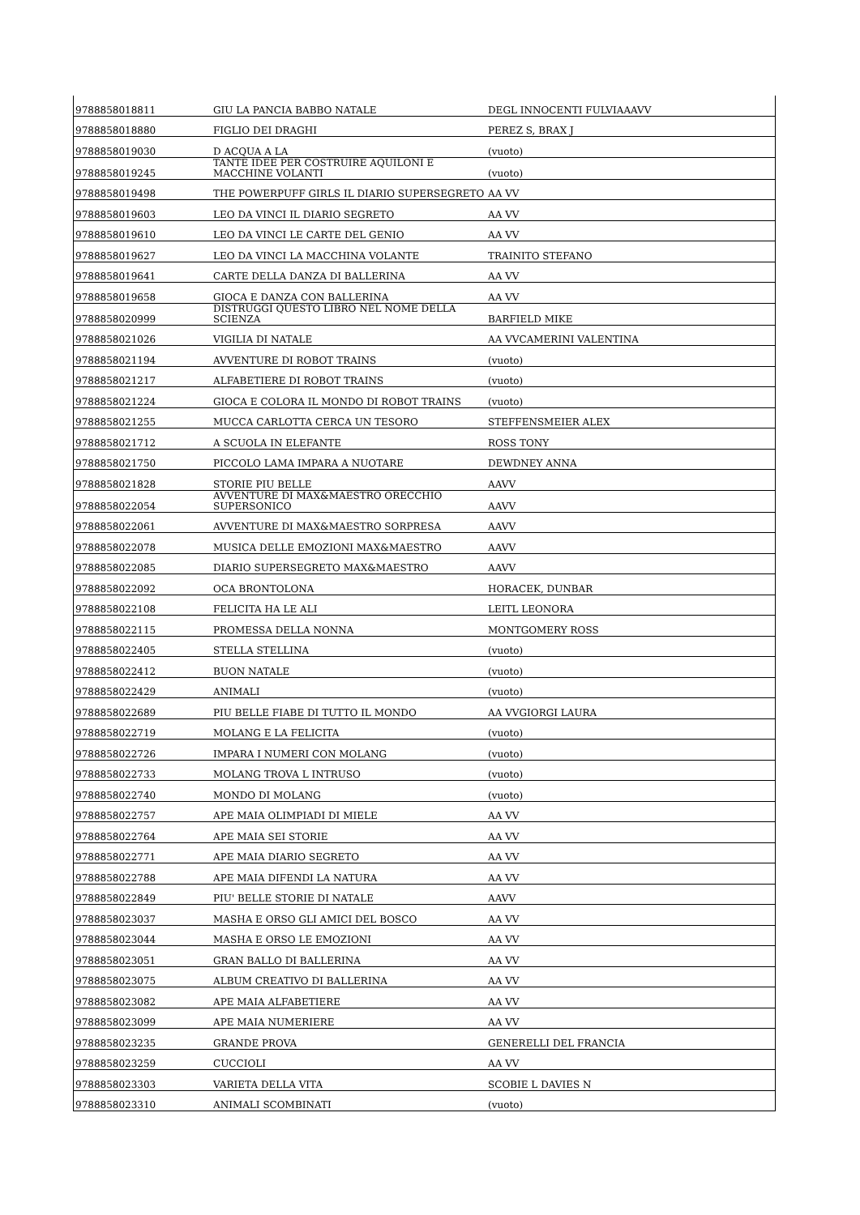| 9788858018811 | GIU LA PANCIA BABBO NATALE | DEGL INNOCENTI FULVIAAAVV |
| 9788858018880 | FIGLIO DEI DRAGHI | PEREZ S, BRAX J |
| 9788858019030 | D ACQUA A LA | (vuoto) |
| 9788858019245 | TANTE IDEE PER COSTRUIRE AQUILONI E MACCHINE VOLANTI | (vuoto) |
| 9788858019498 | THE POWERPUFF GIRLS IL DIARIO SUPERSEGRETO | AA VV |
| 9788858019603 | LEO DA VINCI IL DIARIO SEGRETO | AA VV |
| 9788858019610 | LEO DA VINCI LE CARTE DEL GENIO | AA VV |
| 9788858019627 | LEO DA VINCI LA MACCHINA VOLANTE | TRAINITO STEFANO |
| 9788858019641 | CARTE DELLA DANZA DI BALLERINA | AA VV |
| 9788858019658 | GIOCA E DANZA CON BALLERINA | AA VV |
| 9788858020999 | DISTRUGGI QUESTO LIBRO NEL NOME DELLA SCIENZA | BARFIELD MIKE |
| 9788858021026 | VIGILIA DI NATALE | AA VVCAMERINI VALENTINA |
| 9788858021194 | AVVENTURE DI ROBOT TRAINS | (vuoto) |
| 9788858021217 | ALFABETIERE DI ROBOT TRAINS | (vuoto) |
| 9788858021224 | GIOCA E COLORA IL MONDO DI ROBOT TRAINS | (vuoto) |
| 9788858021255 | MUCCA CARLOTTA CERCA UN TESORO | STEFFENSMEIER ALEX |
| 9788858021712 | A SCUOLA IN ELEFANTE | ROSS TONY |
| 9788858021750 | PICCOLO LAMA IMPARA A NUOTARE | DEWDNEY ANNA |
| 9788858021828 | STORIE PIU BELLE | AAVV |
| 9788858022054 | AVVENTURE DI MAX&MAESTRO ORECCHIO SUPERSONICO | AAVV |
| 9788858022061 | AVVENTURE DI MAX&MAESTRO SORPRESA | AAVV |
| 9788858022078 | MUSICA DELLE EMOZIONI MAX&MAESTRO | AAVV |
| 9788858022085 | DIARIO SUPERSEGRETO MAX&MAESTRO | AAVV |
| 9788858022092 | OCA BRONTOLONA | HORACEK, DUNBAR |
| 9788858022108 | FELICITA HA LE ALI | LEITL LEONORA |
| 9788858022115 | PROMESSA DELLA NONNA | MONTGOMERY ROSS |
| 9788858022405 | STELLA STELLINA | (vuoto) |
| 9788858022412 | BUON NATALE | (vuoto) |
| 9788858022429 | ANIMALI | (vuoto) |
| 9788858022689 | PIU BELLE FIABE DI TUTTO IL MONDO | AA VVGIORGI LAURA |
| 9788858022719 | MOLANG E LA FELICITA | (vuoto) |
| 9788858022726 | IMPARA I NUMERI CON MOLANG | (vuoto) |
| 9788858022733 | MOLANG TROVA L INTRUSO | (vuoto) |
| 9788858022740 | MONDO DI MOLANG | (vuoto) |
| 9788858022757 | APE MAIA OLIMPIADI DI MIELE | AA VV |
| 9788858022764 | APE MAIA SEI STORIE | AA VV |
| 9788858022771 | APE MAIA DIARIO SEGRETO | AA VV |
| 9788858022788 | APE MAIA DIFENDI LA NATURA | AA VV |
| 9788858022849 | PIU' BELLE STORIE DI NATALE | AAVV |
| 9788858023037 | MASHA E ORSO GLI AMICI DEL BOSCO | AA VV |
| 9788858023044 | MASHA E ORSO LE EMOZIONI | AA VV |
| 9788858023051 | GRAN BALLO DI BALLERINA | AA VV |
| 9788858023075 | ALBUM CREATIVO DI BALLERINA | AA VV |
| 9788858023082 | APE MAIA ALFABETIERE | AA VV |
| 9788858023099 | APE MAIA NUMERIERE | AA VV |
| 9788858023235 | GRANDE PROVA | GENERELLI DEL FRANCIA |
| 9788858023259 | CUCCIOLI | AA VV |
| 9788858023303 | VARIETA DELLA VITA | SCOBIE L DAVIES N |
| 9788858023310 | ANIMALI SCOMBINATI | (vuoto) |